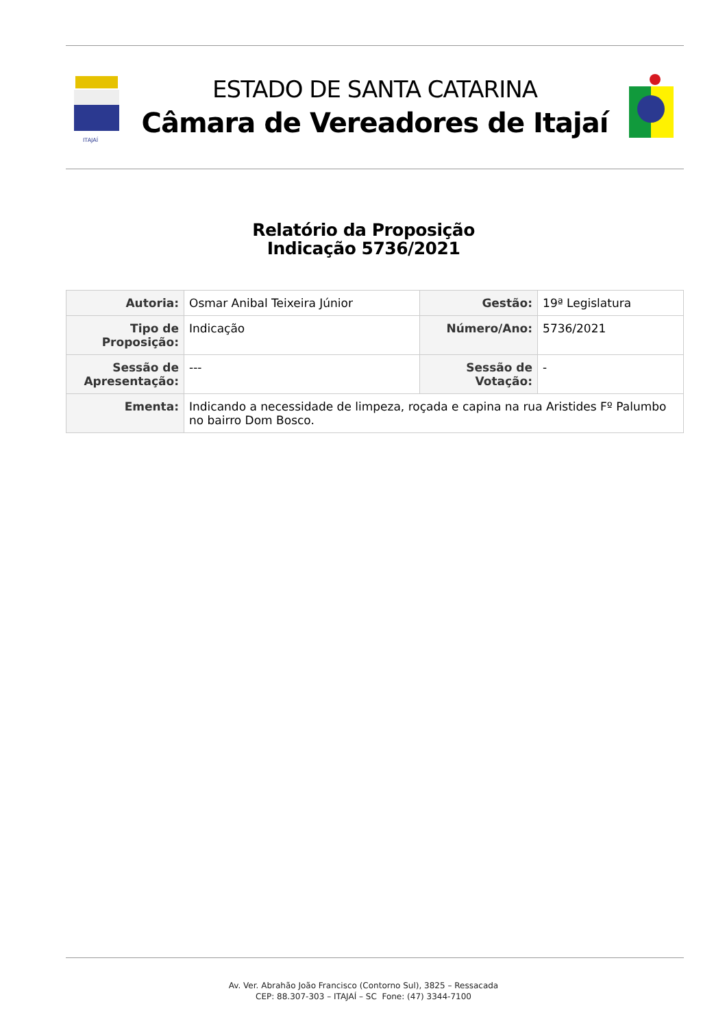ITAJAÍ
ESTADO DE SANTA CATARINA
Câmara de Vereadores de Itajaí
Relatório da Proposição
Indicação 5736/2021
| Autoria: | Osmar Anibal Teixeira Júnior | Gestão: | 19ª Legislatura |
| Tipo de Proposição: | Indicação | Número/Ano: | 5736/2021 |
| Sessão de Apresentação: | --- | Sessão de Votação: | - |
| Ementa: | Indicando a necessidade de limpeza, roçada e capina na rua Aristides Fº Palumbo no bairro Dom Bosco. | | |
Av. Ver. Abrahão João Francisco (Contorno Sul), 3825 – Ressacada
CEP: 88.307-303 – ITAJAÍ – SC Fone: (47) 3344-7100